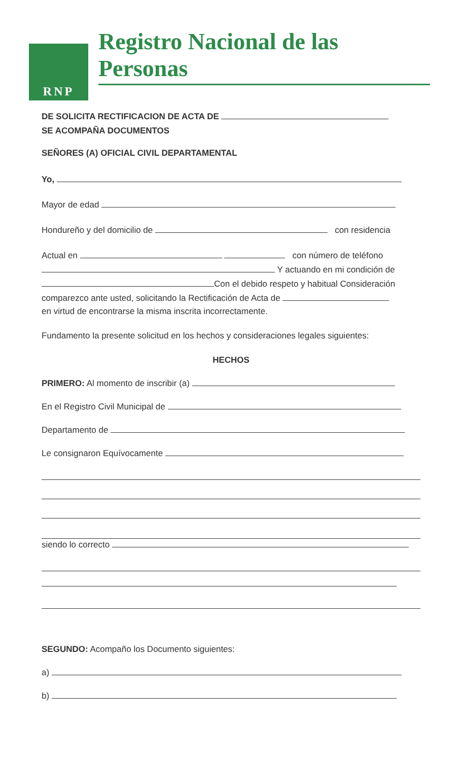RNP
Registro Nacional de las Personas
DE SOLICITA RECTIFICACION DE ACTA DE
SE ACOMPAÑA DOCUMENTOS
SEÑORES (A) OFICIAL CIVIL DEPARTAMENTAL
Yo,
Mayor de edad
Hondureño y del domicilio de con residencia
Actual en con número de teléfono
Y actuando en mi condición de
Con el debido respeto y habitual Consideración
comparezco ante usted, solicitando la Rectificación de Acta de
en virtud de encontrarse la misma inscrita incorrectamente.
Fundamento la presente solicitud en los hechos y consideraciones legales siguientes:
HECHOS
PRIMERO: Al momento de inscribir (a)
En el Registro Civil Municipal de
Departamento de
Le consignaron Equívocamente
siendo lo correcto
SEGUNDO: Acompaño los Documento siguientes:
a)
b)